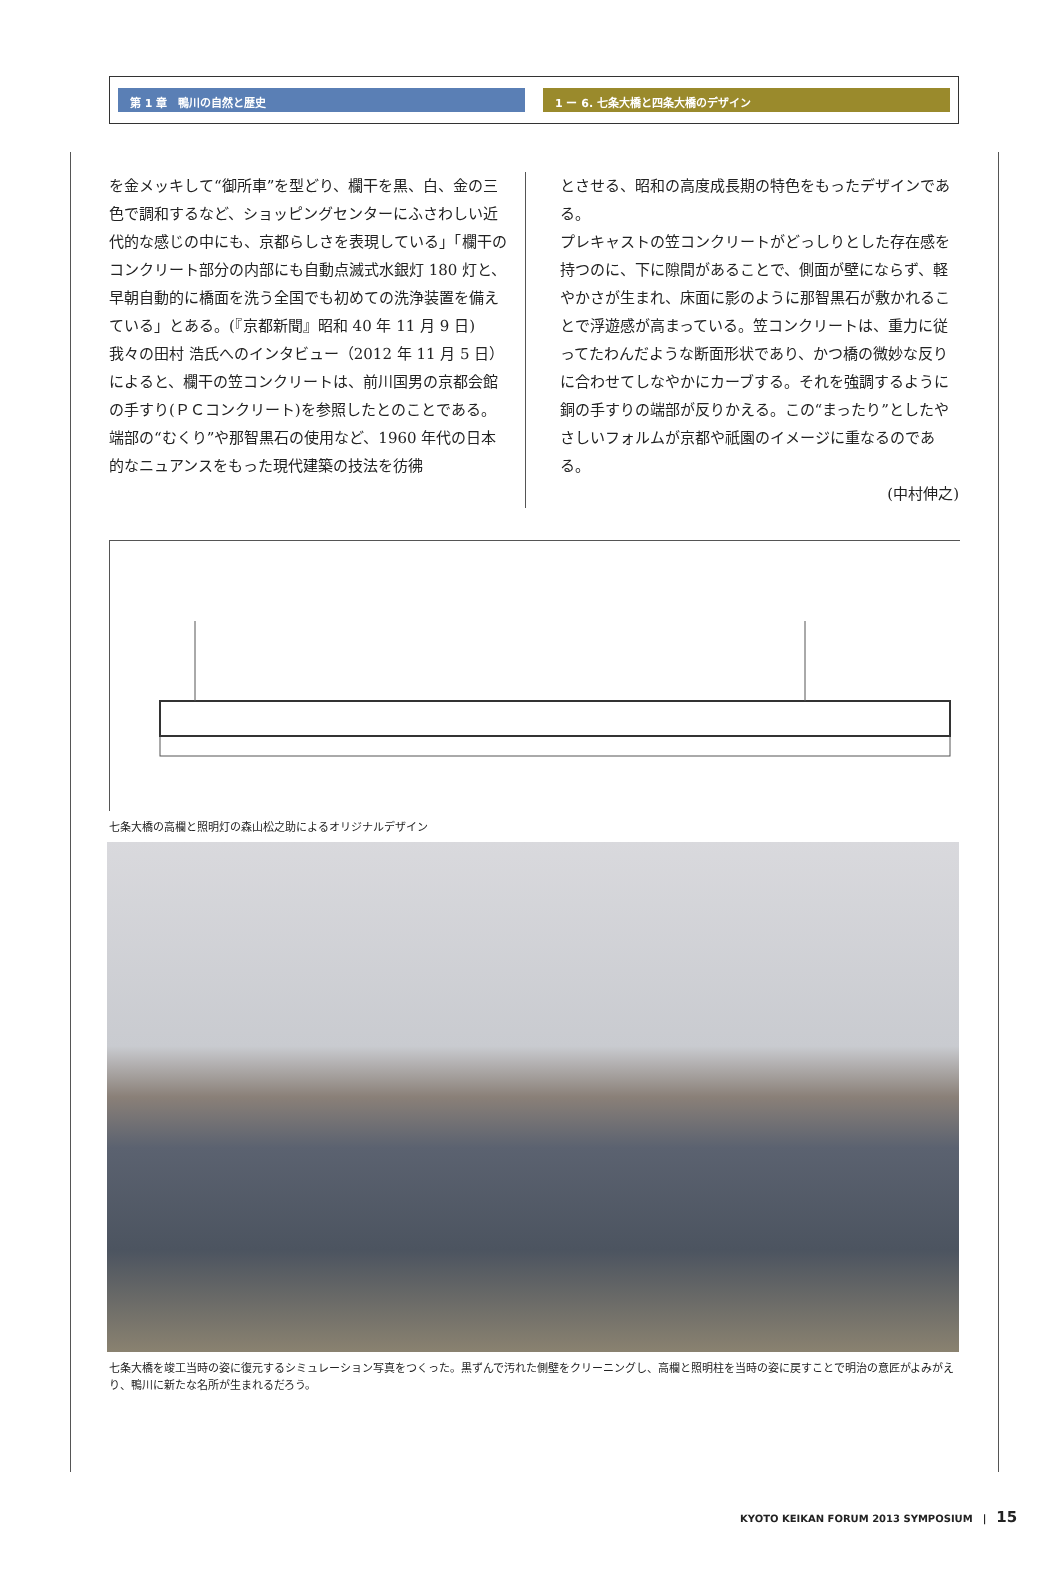第 1 章　鴨川の自然と歴史 1 ー 6. 七条大橋と四条大橋のデザイン
を金メッキして“御所車”を型どり、欄干を黒、白、金の三色で調和するなど、ショッピングセンターにふさわしい近代的な感じの中にも、京都らしさを表現している」「欄干のコンクリート部分の内部にも自動点滅式水銀灯 180 灯と、早朝自動的に橋面を洗う全国でも初めての洗浄装置を備えている」とある。(『京都新聞』昭和 40 年 11 月 9 日)
我々の田村 浩氏へのインタビュー（2012 年 11 月 5 日）によると、欄干の笠コンクリートは、前川国男の京都会館の手すり(ＰＣコンクリート)を参照したとのことである。端部の“むくり”や那智黒石の使用など、1960 年代の日本的なニュアンスをもった現代建築の技法を彷彿
とさせる、昭和の高度成長期の特色をもったデザインである。
プレキャストの笠コンクリートがどっしりとした存在感を持つのに、下に隙間があることで、側面が壁にならず、軽やかさが生まれ、床面に影のように那智黒石が敷かれることで浮遊感が高まっている。笠コンクリートは、重力に従ってたわんだような断面形状であり、かつ橋の微妙な反りに合わせてしなやかにカーブする。それを強調するように銅の手すりの端部が反りかえる。この“まったり”としたやさしいフォルムが京都や祇園のイメージに重なるのである。
(中村伸之)
七条大橋の高欄と照明灯の森山松之助によるオリジナルデザイン
七条大橋を竣工当時の姿に復元するシミュレーション写真をつくった。黒ずんで汚れた側壁をクリーニングし、高欄と照明柱を当時の姿に戻すことで明治の意匠がよみがえり、鴨川に新たな名所が生まれるだろう。
KYOTO KEIKAN FORUM 2013 SYMPOSIUM　|　15